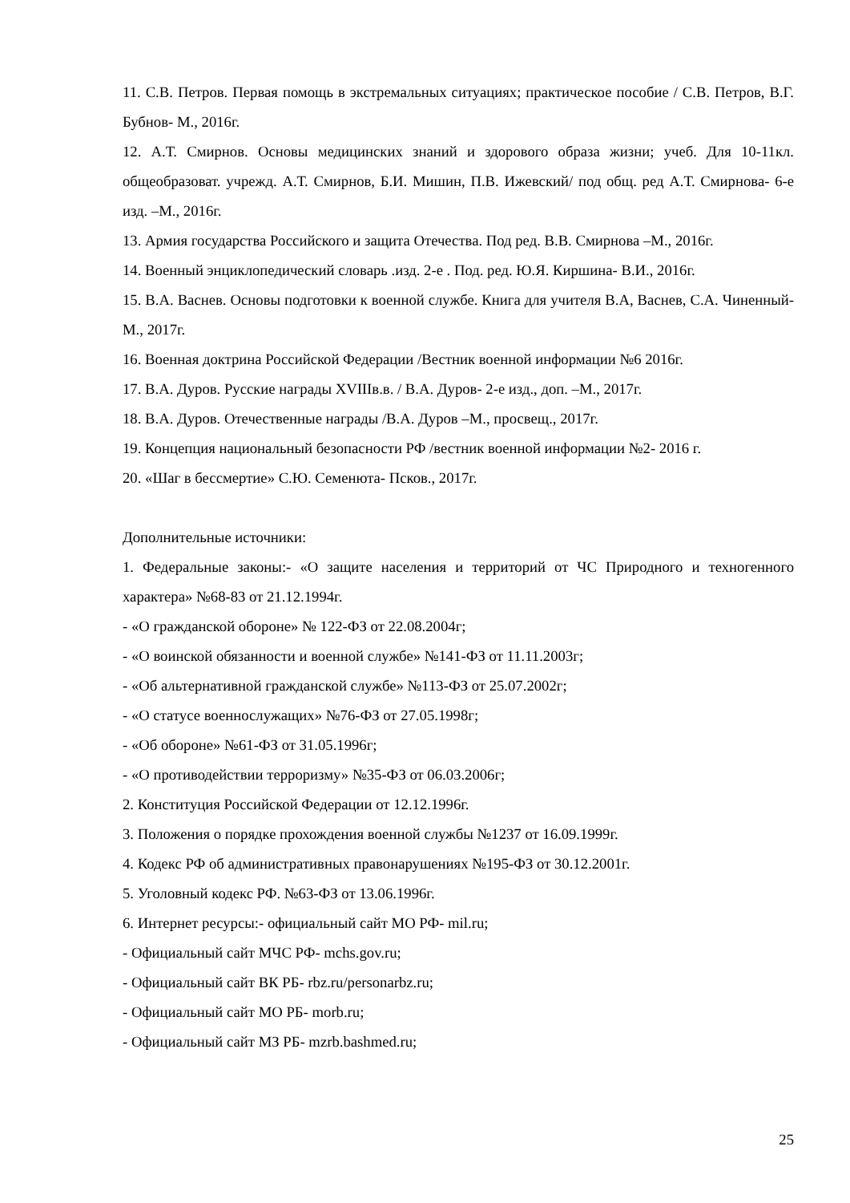11. С.В. Петров. Первая помощь в экстремальных ситуациях; практическое пособие / С.В. Петров, В.Г. Бубнов- М., 2016г.
12. А.Т. Смирнов. Основы медицинских знаний и здорового образа жизни; учеб. Для 10-11кл. общеобразоват. учрежд. А.Т. Смирнов, Б.И. Мишин, П.В. Ижевский/ под общ. ред А.Т. Смирнова- 6-е изд. –М., 2016г.
13. Армия государства Российского и защита Отечества. Под ред. В.В. Смирнова –М., 2016г.
14. Военный энциклопедический словарь .изд. 2-е . Под. ред. Ю.Я. Киршина- В.И., 2016г.
15. В.А. Васнев. Основы подготовки к военной службе. Книга для учителя В.А, Васнев, С.А. Чиненный- М., 2017г.
16. Военная доктрина Российской Федерации /Вестник военной информации №6 2016г.
17. В.А. Дуров. Русские награды XVIIIв.в. / В.А. Дуров- 2-е изд., доп. –М., 2017г.
18. В.А. Дуров. Отечественные награды /В.А. Дуров –М., просвещ., 2017г.
19. Концепция национальный безопасности РФ /вестник военной информации №2- 2016 г.
20. «Шаг в бессмертие» С.Ю. Семенюта- Псков., 2017г.
Дополнительные источники:
1. Федеральные законы:- «О защите населения и территорий от ЧС Природного и техногенного характера» №68-83 от 21.12.1994г.
- «О гражданской обороне» № 122-ФЗ от 22.08.2004г;
- «О воинской обязанности и военной службе» №141-ФЗ от 11.11.2003г;
- «Об альтернативной гражданской службе» №113-ФЗ от 25.07.2002г;
- «О статусе военнослужащих» №76-ФЗ от 27.05.1998г;
- «Об обороне» №61-ФЗ от 31.05.1996г;
- «О противодействии терроризму» №35-ФЗ от 06.03.2006г;
2. Конституция Российской Федерации от 12.12.1996г.
3. Положения о порядке прохождения военной службы №1237 от 16.09.1999г.
4. Кодекс РФ об административных правонарушениях №195-ФЗ от 30.12.2001г.
5. Уголовный кодекс РФ. №63-ФЗ от 13.06.1996г.
6. Интернет ресурсы:- официальный сайт МО РФ- mil.ru;
- Официальный сайт МЧС РФ- mchs.gov.ru;
- Официальный сайт ВК РБ- rbz.ru/personarbz.ru;
- Официальный сайт МО РБ- morb.ru;
- Официальный сайт МЗ РБ- mzrb.bashmed.ru;
25